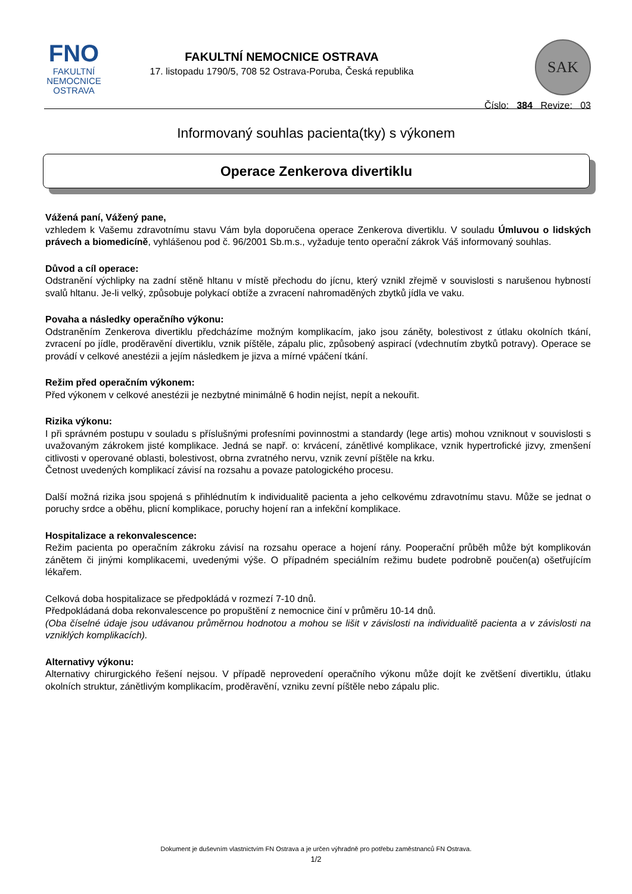FNO
FAKULTNÍ
NEMOCNICE
OSTRAVA
FAKULTNÍ NEMOCNICE OSTRAVA
17. listopadu 1790/5, 708 52 Ostrava-Poruba, Česká republika
SAK
Číslo: 384 Revize: 03
Informovaný souhlas pacienta(tky) s výkonem
Operace Zenkerova divertiklu
Vážená paní, Vážený pane,
vzhledem k Vašemu zdravotnímu stavu Vám byla doporučena operace Zenkerova divertiklu. V souladu Úmluvou o lidských právech a biomedicíně, vyhlášenou pod č. 96/2001 Sb.m.s., vyžaduje tento operační zákrok Váš informovaný souhlas.
Důvod a cíl operace:
Odstranění výchlipky na zadní stěně hltanu v místě přechodu do jícnu, který vznikl zřejmě v souvislosti s narušenou hybností svalů hltanu. Je-li velký, způsobuje polykací obtíže a zvracení nahromaděných zbytků jídla ve vaku.
Povaha a následky operačního výkonu:
Odstraněním Zenkerova divertiklu předcházíme možným komplikacím, jako jsou záněty, bolestivost z útlaku okolních tkání, zvracení po jídle, proděravění divertiklu, vznik píštěle, zápalu plic, způsobený aspirací (vdechnutím zbytků potravy). Operace se provádí v celkové anestézii a jejím následkem je jizva a mírné vpáčení tkání.
Režim před operačním výkonem:
Před výkonem v celkové anestézii je nezbytné minimálně 6 hodin nejíst, nepít a nekouřit.
Rizika výkonu:
I při správném postupu v souladu s příslušnými profesními povinnostmi a standardy (lege artis) mohou vzniknout v souvislosti s uvažovaným zákrokem jisté komplikace. Jedná se např. o: krvácení, zánětlivé komplikace, vznik hypertrofické jizvy, zmenšení citlivosti v operované oblasti, bolestivost, obrna zvratného nervu, vznik zevní píštěle na krku.
Četnost uvedených komplikací závisí na rozsahu a povaze patologického procesu.
Další možná rizika jsou spojená s přihlédnutím k individualitě pacienta a jeho celkovému zdravotnímu stavu. Může se jednat o poruchy srdce a oběhu, plicní komplikace, poruchy hojení ran a infekční komplikace.
Hospitalizace a rekonvalescence:
Režim pacienta po operačním zákroku závisí na rozsahu operace a hojení rány. Pooperační průběh může být komplikován zánětem či jinými komplikacemi, uvedenými výše. O případném speciálním režimu budete podrobně poučen(a) ošetřujícím lékařem.
Celková doba hospitalizace se předpokládá v rozmezí 7-10 dnů.
Předpokládaná doba rekonvalescence po propuštění z nemocnice činí v průměru 10-14 dnů.
(Oba číselné údaje jsou udávanou průměrnou hodnotou a mohou se lišit v závislosti na individualitě pacienta a v závislosti na vzniklých komplikacích).
Alternativy výkonu:
Alternativy chirurgického řešení nejsou. V případě neprovedení operačního výkonu může dojít ke zvětšení divertiklu, útlaku okolních struktur, zánětlivým komplikacím, proděravění, vzniku zevní píštěle nebo zápalu plic.
Dokument je duševním vlastnictvím FN Ostrava a je určen výhradně pro potřebu zaměstnanců FN Ostrava.
1/2